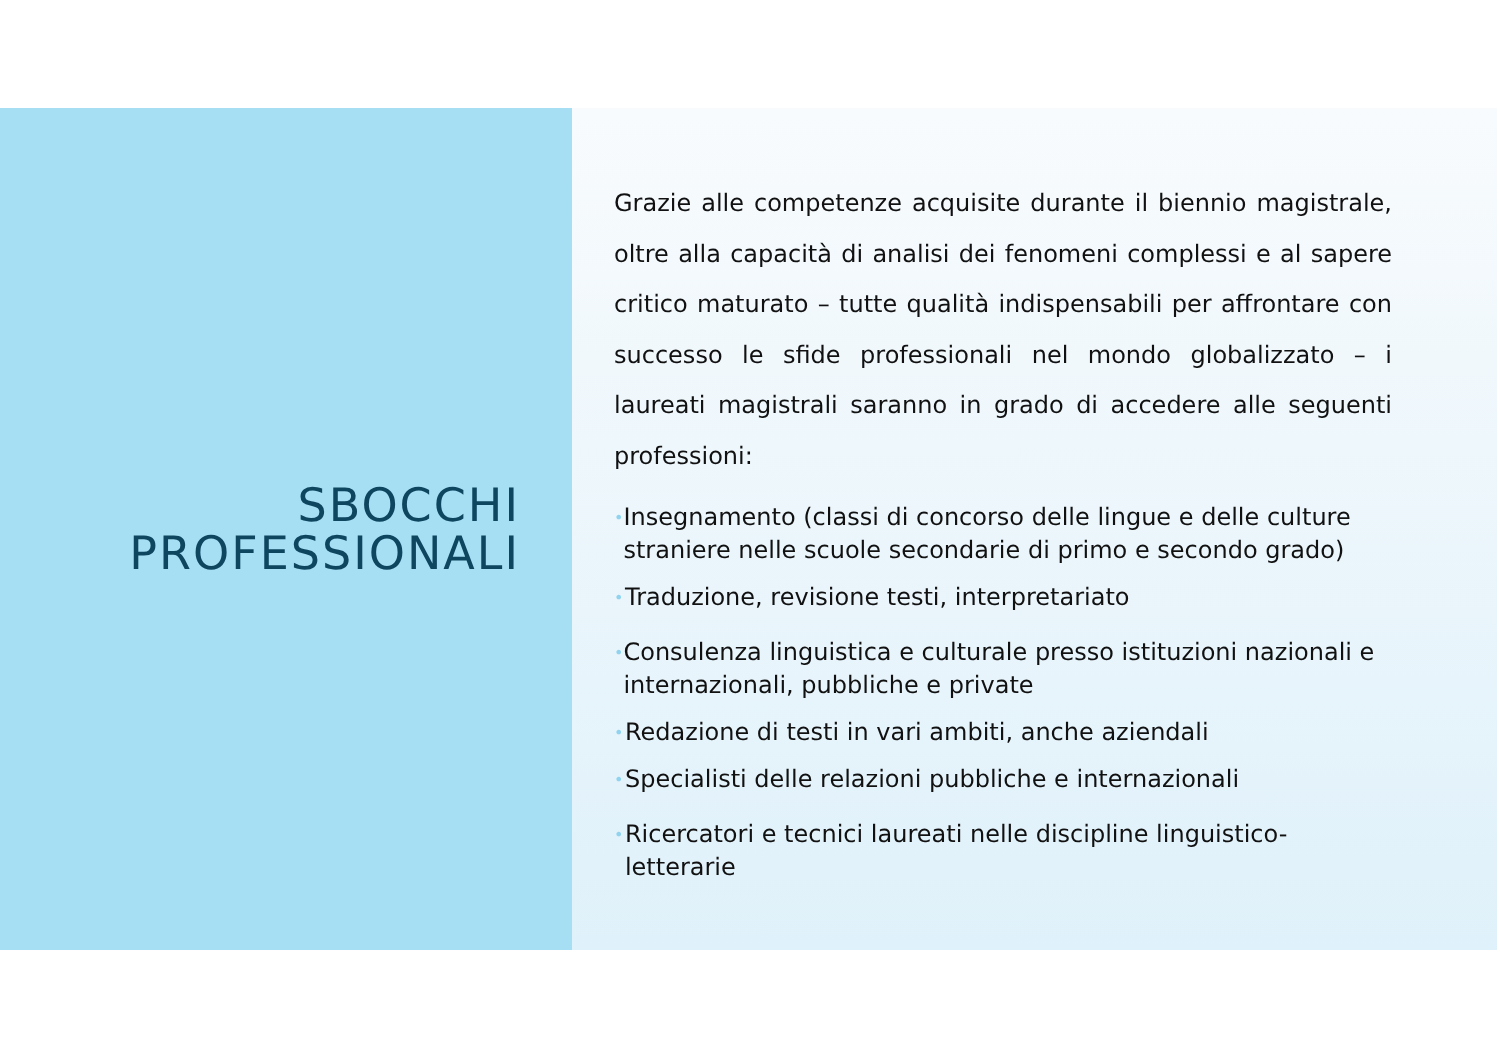SBOCCHI
PROFESSIONALI
Grazie alle competenze acquisite durante il biennio magistrale, oltre alla capacità di analisi dei fenomeni complessi e al sapere critico maturato – tutte qualità indispensabili per affrontare con successo le sfide professionali nel mondo globalizzato – i laureati magistrali saranno in grado di accedere alle seguenti professioni:
• Insegnamento (classi di concorso delle lingue e delle culture straniere nelle scuole secondarie di primo e secondo grado)
• Traduzione, revisione testi, interpretariato
• Consulenza linguistica e culturale presso istituzioni nazionali e internazionali, pubbliche e private
• Redazione di testi in vari ambiti, anche aziendali
• Specialisti delle relazioni pubbliche e internazionali
• Ricercatori e tecnici laureati nelle discipline linguistico-letterarie